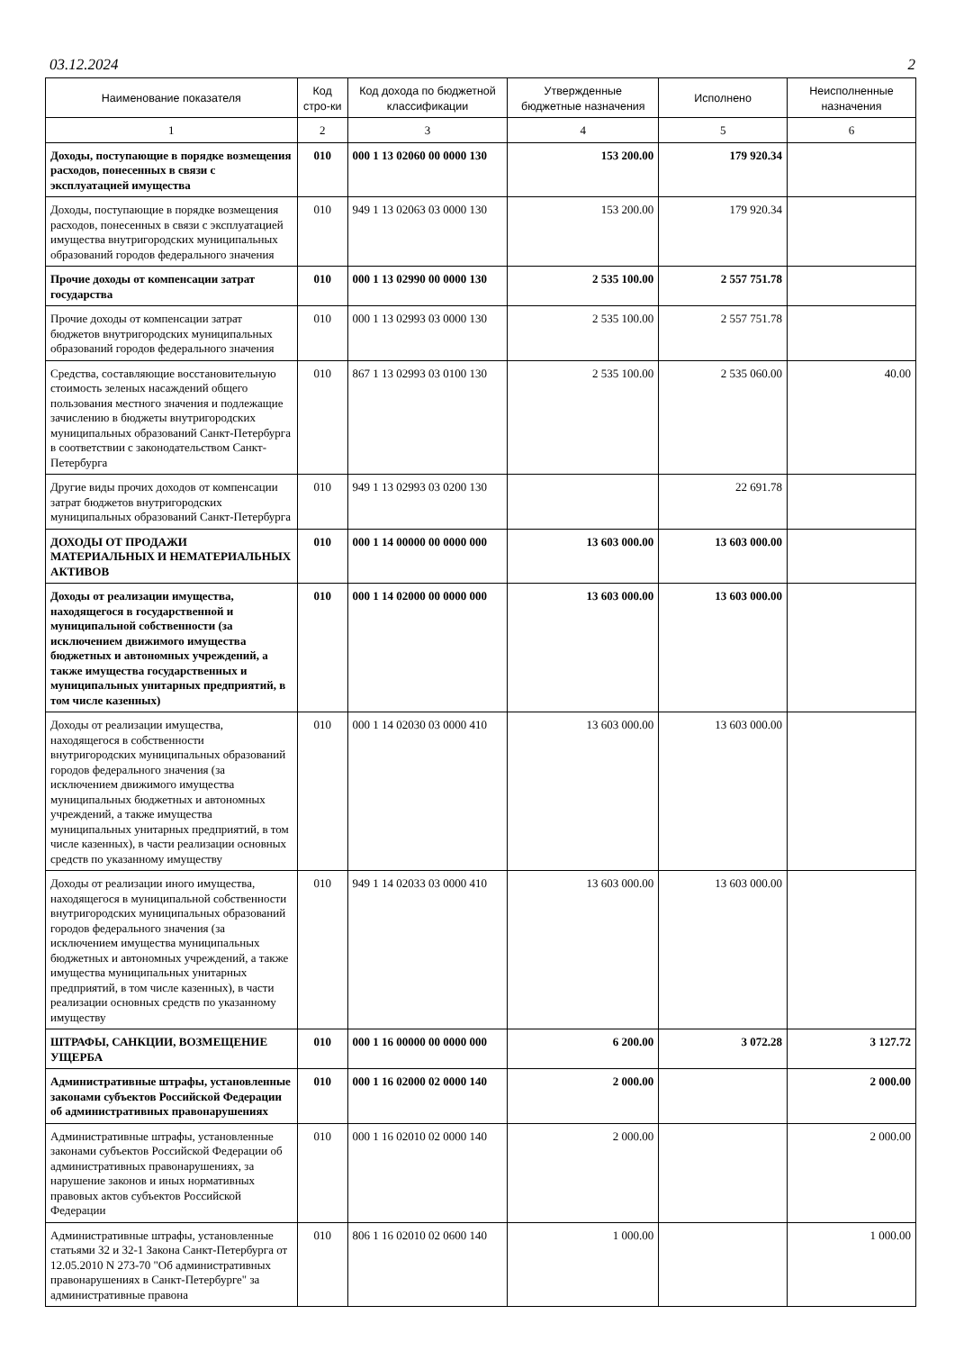03.12.2024 2
| Наименование показателя | Код стро-ки | Код дохода по бюджетной классификации | Утвержденные бюджетные назначения | Исполнено | Неисполненные назначения |
| --- | --- | --- | --- | --- | --- |
| 1 | 2 | 3 | 4 | 5 | 6 |
| Доходы, поступающие в порядке возмещения расходов, понесенных в связи с эксплуатацией имущества | 010 | 000 1 13 02060 00 0000 130 | 153 200.00 | 179 920.34 | |
| Доходы, поступающие в порядке возмещения расходов, понесенных в связи с эксплуатацией имущества внутригородских муниципальных образований городов федерального значения | 010 | 949 1 13 02063 03 0000 130 | 153 200.00 | 179 920.34 | |
| Прочие доходы от компенсации затрат государства | 010 | 000 1 13 02990 00 0000 130 | 2 535 100.00 | 2 557 751.78 | |
| Прочие доходы от компенсации затрат бюджетов внутригородских муниципальных образований городов федерального значения | 010 | 000 1 13 02993 03 0000 130 | 2 535 100.00 | 2 557 751.78 | |
| Средства, составляющие восстановительную стоимость зеленых насаждений общего пользования местного значения и подлежащие зачислению в бюджеты внутригородских муниципальных образований Санкт-Петербурга в соответствии с законодательством Санкт-Петербурга | 010 | 867 1 13 02993 03 0100 130 | 2 535 100.00 | 2 535 060.00 | 40.00 |
| Другие виды прочих доходов от компенсации затрат бюджетов внутригородских муниципальных образований Санкт-Петербурга | 010 | 949 1 13 02993 03 0200 130 | | 22 691.78 | |
| ДОХОДЫ ОТ ПРОДАЖИ МАТЕРИАЛЬНЫХ И НЕМАТЕРИАЛЬНЫХ АКТИВОВ | 010 | 000 1 14 00000 00 0000 000 | 13 603 000.00 | 13 603 000.00 | |
| Доходы от реализации имущества, находящегося в государственной и муниципальной собственности (за исключением движимого имущества бюджетных и автономных учреждений, а также имущества государственных и муниципальных унитарных предприятий, в том числе казенных) | 010 | 000 1 14 02000 00 0000 000 | 13 603 000.00 | 13 603 000.00 | |
| Доходы от реализации имущества, находящегося в собственности внутригородских муниципальных образований городов федерального значения (за исключением движимого имущества муниципальных бюджетных и автономных учреждений, а также имущества муниципальных унитарных предприятий, в том числе казенных), в части реализации основных средств по указанному имуществу | 010 | 000 1 14 02030 03 0000 410 | 13 603 000.00 | 13 603 000.00 | |
| Доходы от реализации иного имущества, находящегося в муниципальной собственности внутригородских муниципальных образований городов федерального значения (за исключением имущества муниципальных бюджетных и автономных учреждений, а также имущества муниципальных унитарных предприятий, в том числе казенных), в части реализации основных средств по указанному имуществу | 010 | 949 1 14 02033 03 0000 410 | 13 603 000.00 | 13 603 000.00 | |
| ШТРАФЫ, САНКЦИИ, ВОЗМЕЩЕНИЕ УЩЕРБА | 010 | 000 1 16 00000 00 0000 000 | 6 200.00 | 3 072.28 | 3 127.72 |
| Административные штрафы, установленные законами субъектов Российской Федерации об административных правонарушениях | 010 | 000 1 16 02000 02 0000 140 | 2 000.00 | | 2 000.00 |
| Административные штрафы, установленные законами субъектов Российской Федерации об административных правонарушениях, за нарушение законов и иных нормативных правовых актов субъектов Российской Федерации | 010 | 000 1 16 02010 02 0000 140 | 2 000.00 | | 2 000.00 |
| Административные штрафы, установленные статьями 32 и 32-1 Закона Санкт-Петербурга от 12.05.2010 N 273-70 "Об административных правонарушениях в Санкт-Петербурге" за административные правона | 010 | 806 1 16 02010 02 0600 140 | 1 000.00 | | 1 000.00 |